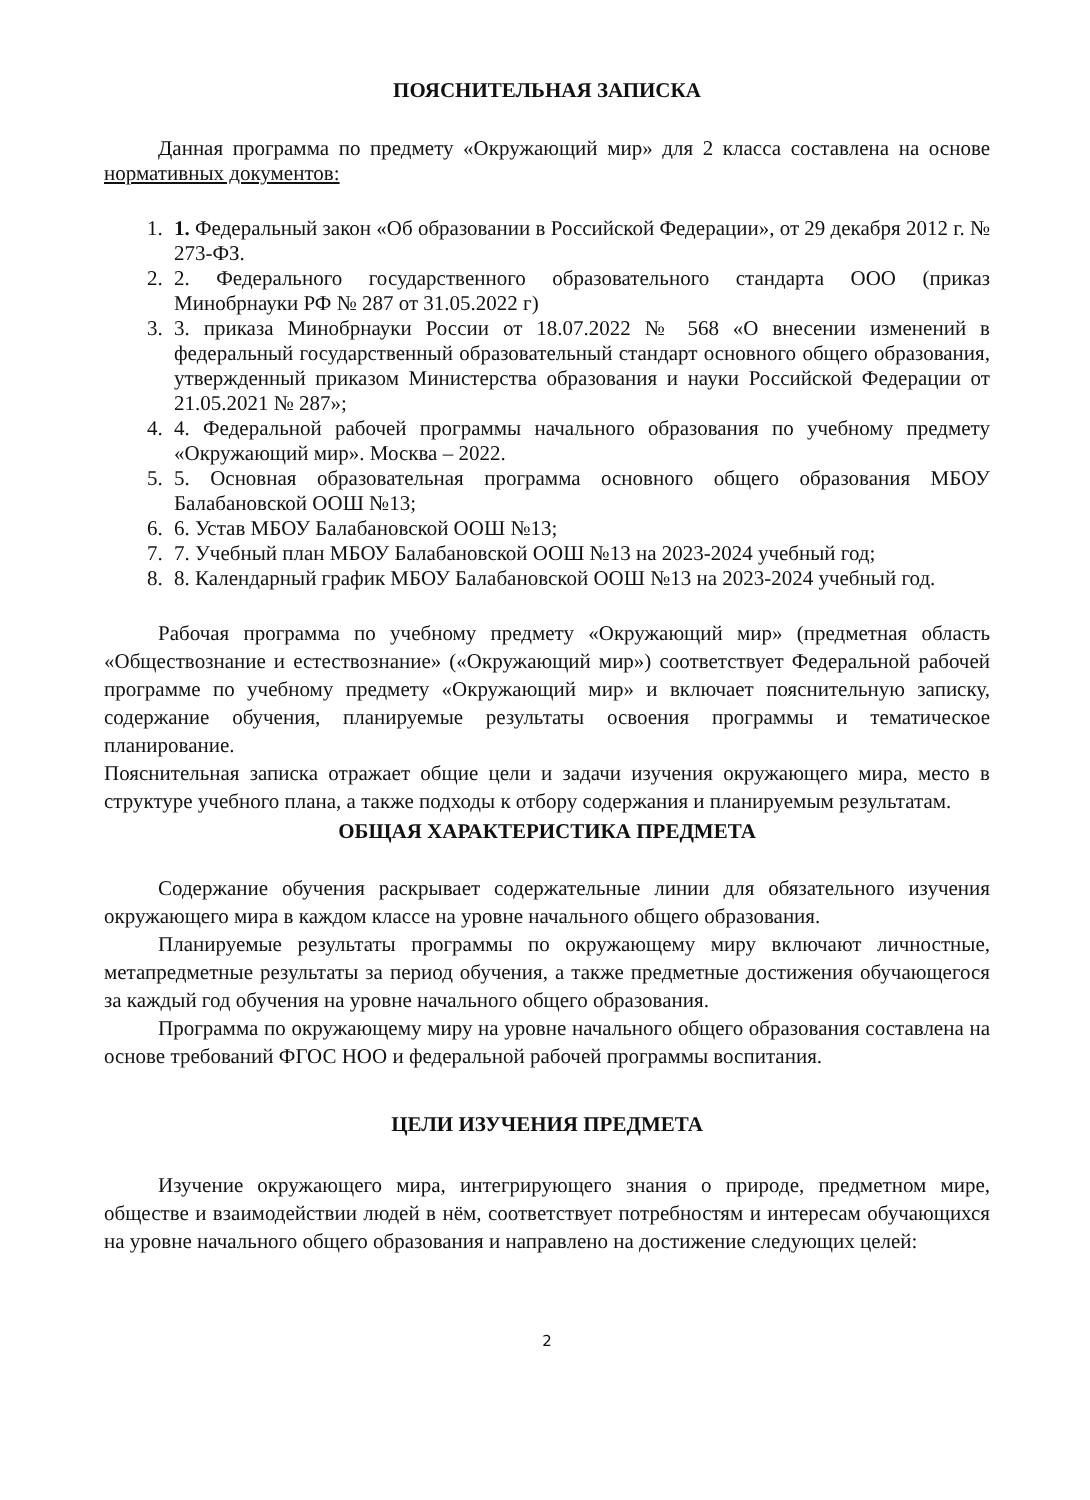ПОЯСНИТЕЛЬНАЯ ЗАПИСКА
Данная программа по предмету «Окружающий мир» для 2 класса составлена на основе нормативных документов:
1. 1. Федеральный закон «Об образовании в Российской Федерации», от 29 декабря 2012 г. № 273-ФЗ.
2. 2. Федерального государственного образовательного стандарта ООО (приказ Минобрнауки РФ № 287 от 31.05.2022 г)
3. 3. приказа Минобрнауки России от 18.07.2022 № 568 «О внесении изменений в федеральный государственный образовательный стандарт основного общего образования, утвержденный приказом Министерства образования и науки Российской Федерации от 21.05.2021 № 287»;
4. 4. Федеральной рабочей программы начального образования по учебному предмету «Окружающий мир». Москва – 2022.
5. 5. Основная образовательная программа основного общего образования МБОУ Балабановской ООШ №13;
6. 6. Устав МБОУ Балабановской ООШ №13;
7. 7. Учебный план МБОУ Балабановской ООШ №13 на 2023-2024 учебный год;
8. 8. Календарный график МБОУ Балабановской ООШ №13 на 2023-2024 учебный год.
Рабочая программа по учебному предмету «Окружающий мир» (предметная область «Обществознание и естествознание» («Окружающий мир») соответствует Федеральной рабочей программе по учебному предмету «Окружающий мир» и включает пояснительную записку, содержание обучения, планируемые результаты освоения программы и тематическое планирование.
Пояснительная записка отражает общие цели и задачи изучения окружающего мира, место в структуре учебного плана, а также подходы к отбору содержания и планируемым результатам.
ОБЩАЯ ХАРАКТЕРИСТИКА ПРЕДМЕТА
Содержание обучения раскрывает содержательные линии для обязательного изучения окружающего мира в каждом классе на уровне начального общего образования.
Планируемые результаты программы по окружающему миру включают личностные, метапредметные результаты за период обучения, а также предметные достижения обучающегося за каждый год обучения на уровне начального общего образования.
Программа по окружающему миру на уровне начального общего образования составлена на основе требований ФГОС НОО и федеральной рабочей программы воспитания.
ЦЕЛИ ИЗУЧЕНИЯ ПРЕДМЕТА
Изучение окружающего мира, интегрирующего знания о природе, предметном мире, обществе и взаимодействии людей в нём, соответствует потребностям и интересам обучающихся на уровне начального общего образования и направлено на достижение следующих целей:
2